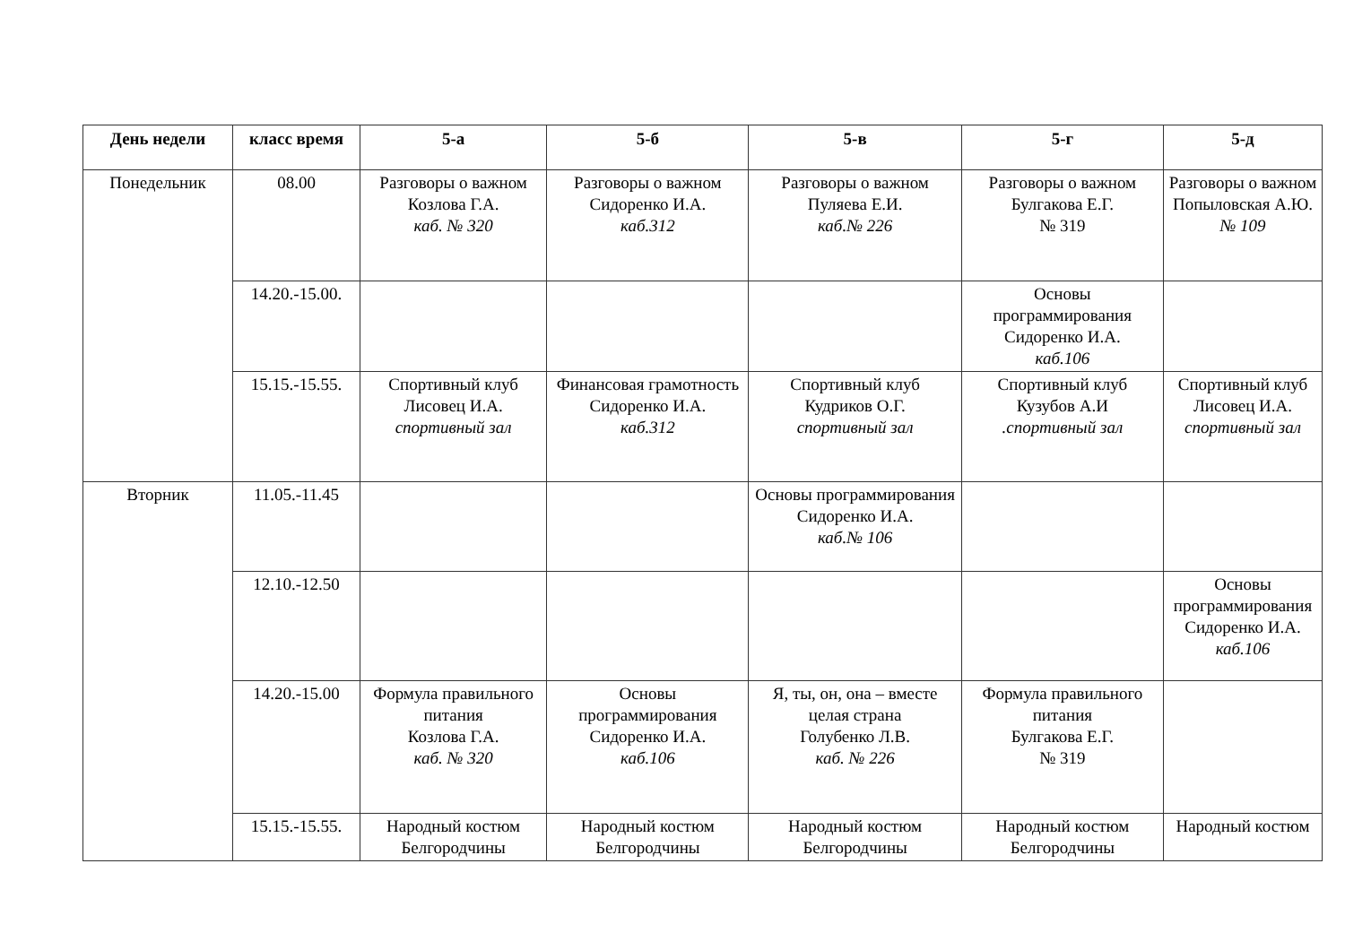| День недели | класс время | 5-а | 5-б | 5-в | 5-г | 5-д |
| --- | --- | --- | --- | --- | --- | --- |
| Понедельник | 08.00 | Разговоры о важном Козлова Г.А. каб. № 320 | Разговоры о важном Сидоренко И.А. каб.312 | Разговоры о важном Пуляева Е.И. каб.№ 226 | Разговоры о важном Булгакова Е.Г. № 319 | Разговоры о важном Попыловская А.Ю. № 109 |
| | 14.20.-15.00. | | | | Основы программирования Сидоренко И.А. каб.106 | |
| | 15.15.-15.55. | Спортивный клуб Лисовец И.А. спортивный зал | Финансовая грамотность Сидоренко И.А. каб.312 | Спортивный клуб Кудриков О.Г. спортивный зал | Спортивный клуб Кузубов А.И .спортивный зал | Спортивный клуб Лисовец И.А. спортивный зал |
| Вторник | 11.05.-11.45 | | | Основы программирования Сидоренко И.А. каб.№ 106 | | |
| | 12.10.-12.50 | | | | | Основы программирования Сидоренко И.А. каб.106 |
| | 14.20.-15.00 | Формула правильного питания Козлова Г.А. каб. № 320 | Основы программирования Сидоренко И.А. каб.106 | Я, ты, он, она – вместе целая страна Голубенко Л.В. каб. № 226 | Формула правильного питания Булгакова Е.Г. № 319 | |
| | 15.15.-15.55. | Народный костюм Белгородчины | Народный костюм Белгородчины | Народный костюм Белгородчины | Народный костюм Белгородчины | Народный костюм |